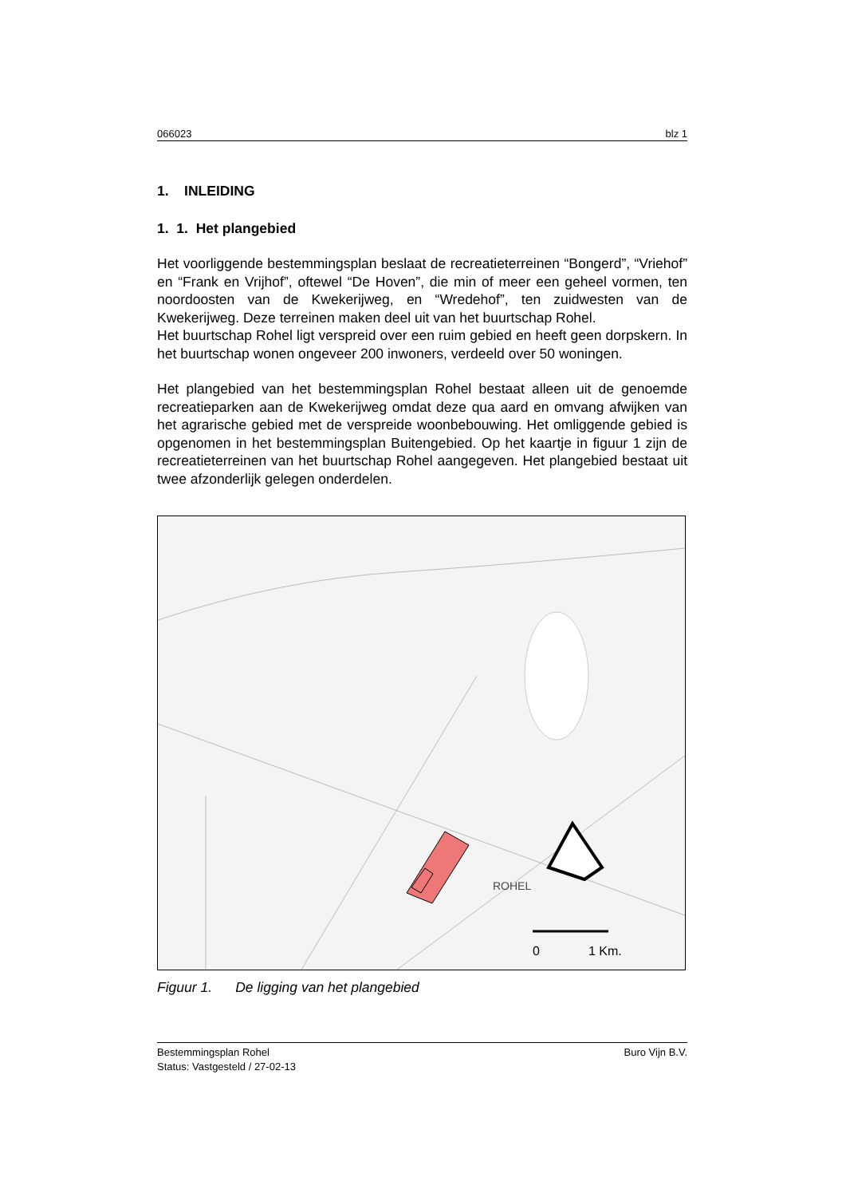066023 blz 1
1. INLEIDING
1. 1. Het plangebied
Het voorliggende bestemmingsplan beslaat de recreatieterreinen “Bongerd”, “Vriehof” en “Frank en Vrijhof”, oftewel “De Hoven”, die min of meer een geheel vormen, ten noordoosten van de Kwekerijweg, en “Wredehof”, ten zuidwesten van de Kwekerijweg. Deze terreinen maken deel uit van het buurtschap Rohel.
Het buurtschap Rohel ligt verspreid over een ruim gebied en heeft geen dorpskern. In het buurtschap wonen ongeveer 200 inwoners, verdeeld over 50 woningen.
Het plangebied van het bestemmingsplan Rohel bestaat alleen uit de genoemde recreatieparken aan de Kwekerijweg omdat deze qua aard en omvang afwijken van het agrarische gebied met de verspreide woonbebouwing. Het omliggende gebied is opgenomen in het bestemmingsplan Buitengebied. Op het kaartje in figuur 1 zijn de recreatieterreinen van het buurtschap Rohel aangegeven. Het plangebied bestaat uit twee afzonderlijk gelegen onderdelen.
ROHEL
0
1 Km.
Figuur 1. De ligging van het plangebied
Bestemmingsplan Rohel Buro Vijn B.V.
Status: Vastgesteld / 27-02-13